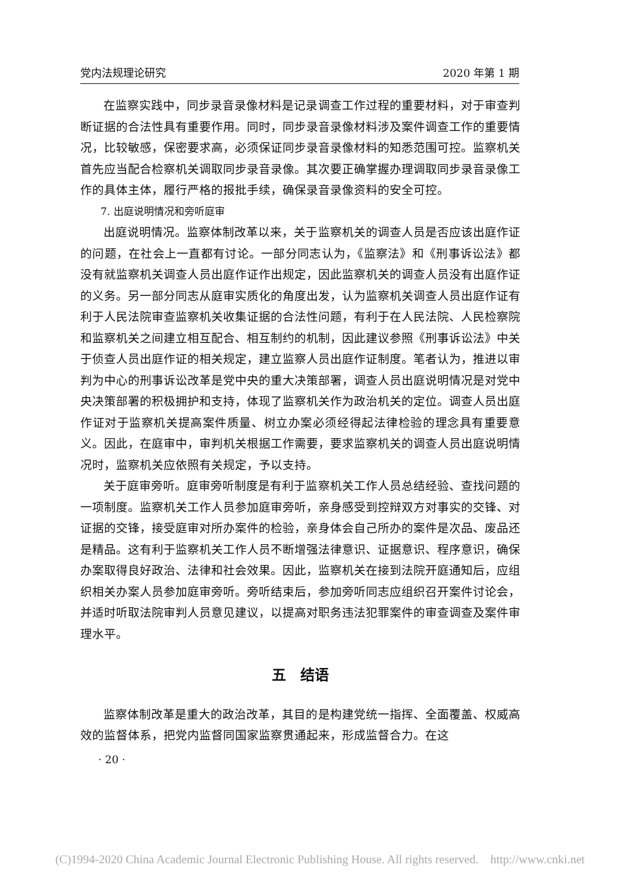党内法规理论研究 2020 年第 1 期
在监察实践中，同步录音录像材料是记录调查工作过程的重要材料，对于审查判断证据的合法性具有重要作用。同时，同步录音录像材料涉及案件调查工作的重要情况，比较敏感，保密要求高，必须保证同步录音录像材料的知悉范围可控。监察机关首先应当配合检察机关调取同步录音录像。其次要正确掌握办理调取同步录音录像工作的具体主体，履行严格的报批手续，确保录音录像资料的安全可控。
7. 出庭说明情况和旁听庭审
出庭说明情况。监察体制改革以来，关于监察机关的调查人员是否应该出庭作证的问题，在社会上一直都有讨论。一部分同志认为，《监察法》和《刑事诉讼法》都没有就监察机关调查人员出庭作证作出规定，因此监察机关的调查人员没有出庭作证的义务。另一部分同志从庭审实质化的角度出发，认为监察机关调查人员出庭作证有利于人民法院审查监察机关收集证据的合法性问题，有利于在人民法院、人民检察院和监察机关之间建立相互配合、相互制约的机制，因此建议参照《刑事诉讼法》中关于侦查人员出庭作证的相关规定，建立监察人员出庭作证制度。笔者认为，推进以审判为中心的刑事诉讼改革是党中央的重大决策部署，调查人员出庭说明情况是对党中央决策部署的积极拥护和支持，体现了监察机关作为政治机关的定位。调查人员出庭作证对于监察机关提高案件质量、树立办案必须经得起法律检验的理念具有重要意义。因此，在庭审中，审判机关根据工作需要，要求监察机关的调查人员出庭说明情况时，监察机关应依照有关规定，予以支持。
关于庭审旁听。庭审旁听制度是有利于监察机关工作人员总结经验、查找问题的一项制度。监察机关工作人员参加庭审旁听，亲身感受到控辩双方对事实的交锋、对证据的交锋，接受庭审对所办案件的检验，亲身体会自己所办的案件是次品、废品还是精品。这有利于监察机关工作人员不断增强法律意识、证据意识、程序意识，确保办案取得良好政治、法律和社会效果。因此，监察机关在接到法院开庭通知后，应组织相关办案人员参加庭审旁听。旁听结束后，参加旁听同志应组织召开案件讨论会，并适时听取法院审判人员意见建议，以提高对职务违法犯罪案件的审查调查及案件审理水平。
五　结语
监察体制改革是重大的政治改革，其目的是构建党统一指挥、全面覆盖、权威高效的监督体系，把党内监督同国家监察贯通起来，形成监督合力。在这
· 20 ·
(C)1994-2020 China Academic Journal Electronic Publishing House. All rights reserved. http://www.cnki.net